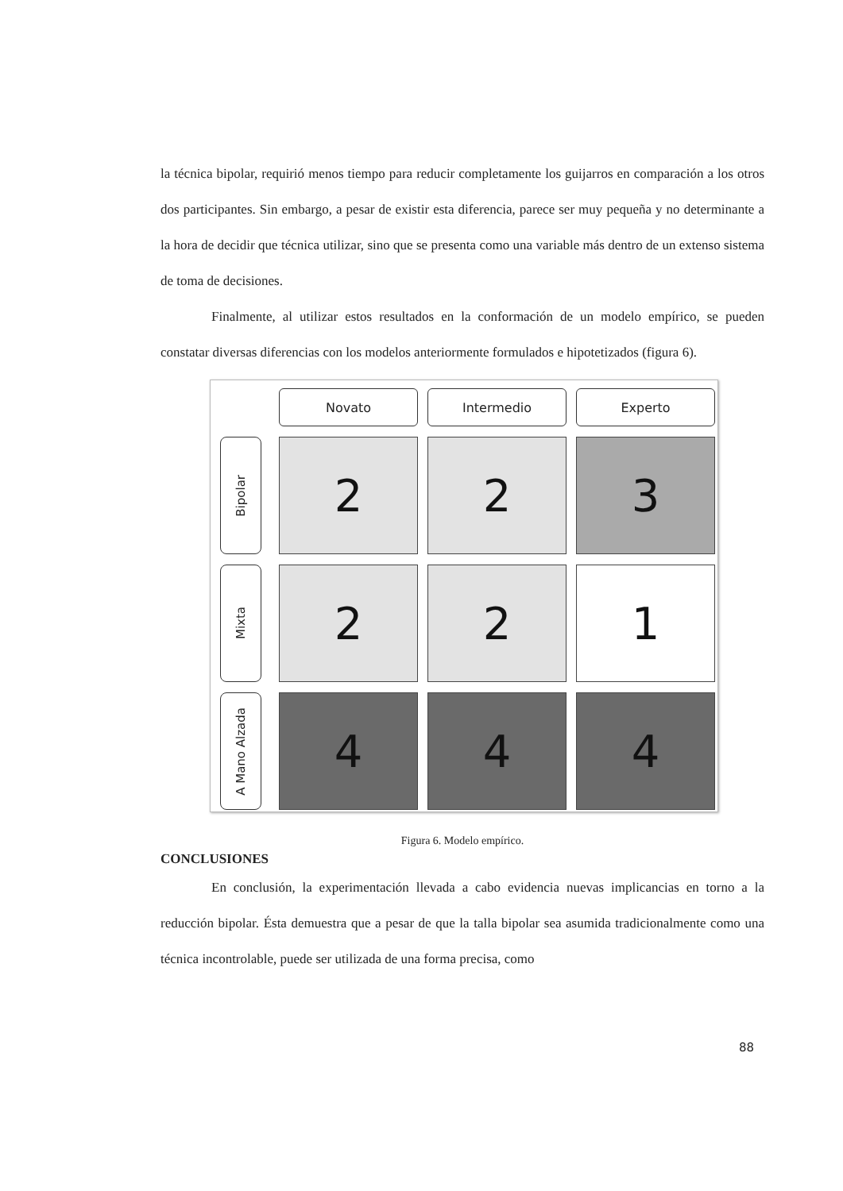la técnica bipolar, requirió menos tiempo para reducir completamente los guijarros en comparación a los otros dos participantes. Sin embargo, a pesar de existir esta diferencia, parece ser muy pequeña y no determinante a la hora de decidir que técnica utilizar, sino que se presenta como una variable más dentro de un extenso sistema de toma de decisiones.
Finalmente, al utilizar estos resultados en la conformación de un modelo empírico, se pueden constatar diversas diferencias con los modelos anteriormente formulados e hipotetizados (figura 6).
Novato
Intermedio
Experto
Bipolar
2
2
3
Mixta
2
2
1
A Mano Alzada
4
4
4
Figura 6. Modelo empírico.
CONCLUSIONES
En conclusión, la experimentación llevada a cabo evidencia nuevas implicancias en torno a la reducción bipolar. Ésta demuestra que a pesar de que la talla bipolar sea asumida tradicionalmente como una técnica incontrolable, puede ser utilizada de una forma precisa, como
88